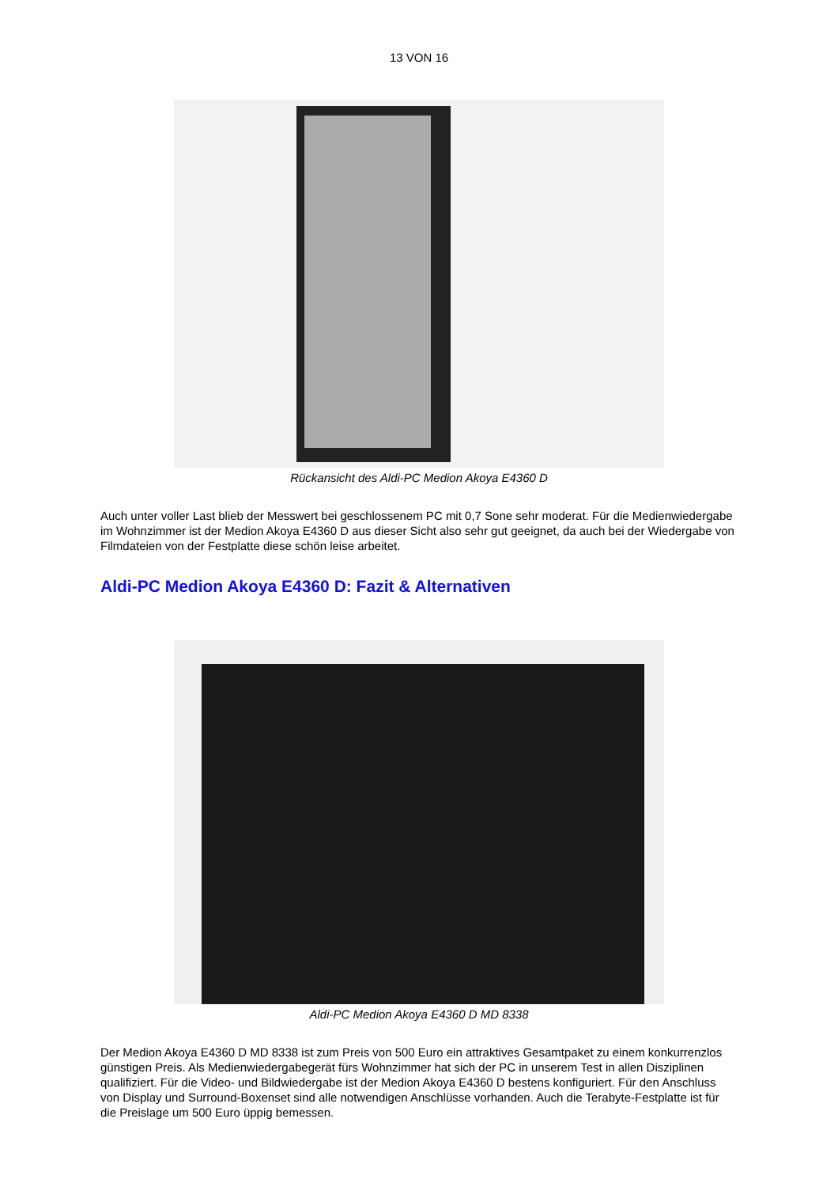13 VON 16
Rückansicht des Aldi-PC Medion Akoya E4360 D
Auch unter voller Last blieb der Messwert bei geschlossenem PC mit 0,7 Sone sehr moderat. Für die Medienwiedergabe im Wohnzimmer ist der Medion Akoya E4360 D aus dieser Sicht also sehr gut geeignet, da auch bei der Wiedergabe von Filmdateien von der Festplatte diese schön leise arbeitet.
Aldi-PC Medion Akoya E4360 D: Fazit & Alternativen
Aldi-PC Medion Akoya E4360 D MD 8338
Der Medion Akoya E4360 D MD 8338 ist zum Preis von 500 Euro ein attraktives Gesamtpaket zu einem konkurrenzlos günstigen Preis. Als Medienwiedergabegerät fürs Wohnzimmer hat sich der PC in unserem Test in allen Disziplinen qualifiziert. Für die Video- und Bildwiedergabe ist der Medion Akoya E4360 D bestens konfiguriert. Für den Anschluss von Display und Surround-Boxenset sind alle notwendigen Anschlüsse vorhanden. Auch die Terabyte-Festplatte ist für die Preislage um 500 Euro üppig bemessen.